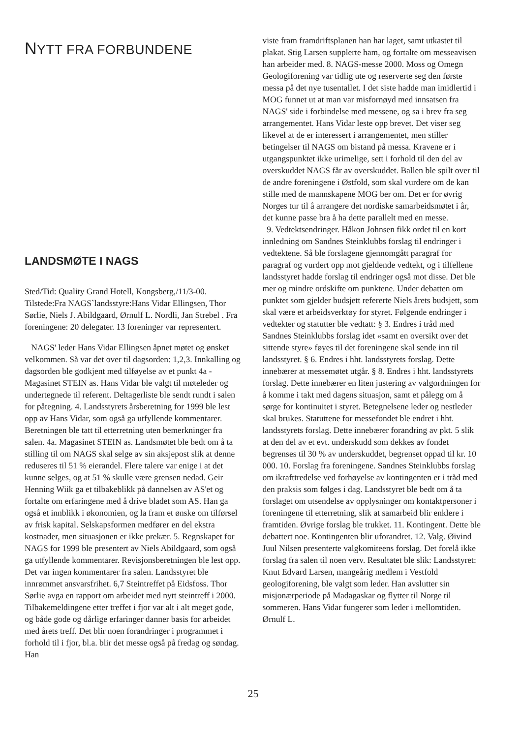NYTT FRA FORBUNDENE
LANDSMØTE I NAGS
Sted/Tid: Quality Grand Hotell, Kongsberg,/11/3-00. Tilstede:Fra NAGS`landsstyre:Hans Vidar Ellingsen, Thor Sørlie, Niels J. Abildgaard, Ørnulf L. Nordli, Jan Strebel . Fra foreningene: 20 delegater. 13 foreninger var representert.
NAGS' leder Hans Vidar Ellingsen åpnet møtet og ønsket velkommen. Så var det over til dagsorden: 1,2,3. Innkalling og dagsorden ble godkjent med tilføyelse av et punkt 4a - Magasinet STEIN as. Hans Vidar ble valgt til møteleder og undertegnede til referent. Deltagerliste ble sendt rundt i salen for påtegning. 4. Landsstyrets årsberetning for 1999 ble lest opp av Hans Vidar, som også ga utfyllende kommentarer. Beretningen ble tatt til etterretning uten bemerkninger fra salen. 4a. Magasinet STEIN as. Landsmøtet ble bedt om å ta stilling til om NAGS skal selge av sin aksjepost slik at denne reduseres til 51 % eierandel. Flere talere var enige i at det kunne selges, og at 51 % skulle være grensen nedad. Geir Henning Wiik ga et tilbakeblikk på dannelsen av AS'et og fortalte om erfaringene med å drive bladet som AS. Han ga også et innblikk i økonomien, og la fram et ønske om tilførsel av frisk kapital. Selskapsformen medfører en del ekstra kostnader, men situasjonen er ikke prekær. 5. Regnskapet for NAGS for 1999 ble presentert av Niels Abildgaard, som også ga utfyllende kommentarer. Revisjonsberetningen ble lest opp. Det var ingen kommentarer fra salen. Landsstyret ble innrømmet ansvarsfrihet. 6,7 Steintreffet på Eidsfoss. Thor Sørlie avga en rapport om arbeidet med nytt steintreff i 2000. Tilbakemeldingene etter treffet i fjor var alt i alt meget gode, og både gode og dårlige erfaringer danner basis for arbeidet med årets treff. Det blir noen forandringer i programmet i forhold til i fjor, bl.a. blir det messe også på fredag og søndag. Han
viste fram framdriftsplanen han har laget, samt utkastet til plakat. Stig Larsen supplerte ham, og fortalte om messeavisen han arbeider med. 8. NAGS-messe 2000. Moss og Omegn Geologiforening var tidlig ute og reserverte seg den første messa på det nye tusentallet. I det siste hadde man imidlertid i MOG funnet ut at man var misfornøyd med innsatsen fra NAGS' side i forbindelse med messene, og sa i brev fra seg arrangementet. Hans Vidar leste opp brevet. Det viser seg likevel at de er interessert i arrangementet, men stiller betingelser til NAGS om bistand på messa. Kravene er i utgangspunktet ikke urimelige, sett i forhold til den del av overskuddet NAGS får av overskuddet. Ballen ble spilt over til de andre foreningene i Østfold, som skal vurdere om de kan stille med de mannskapene MOG ber om. Det er for øvrig Norges tur til å arrangere det nordiske samarbeidsmøtet i år, det kunne passe bra å ha dette parallelt med en messe.
9. Vedtektsendringer. Håkon Johnsen fikk ordet til en kort innledning om Sandnes Steinklubbs forslag til endringer i vedtektene. Så ble forslagene gjennomgått paragraf for paragraf og vurdert opp mot gjeldende vedtekt, og i tilfellene landsstyret hadde forslag til endringer også mot disse. Det ble mer og mindre ordskifte om punktene. Under debatten om punktet som gjelder budsjett refererte Niels årets budsjett, som skal være et arbeidsverktøy for styret. Følgende endringer i vedtekter og statutter ble vedtatt: § 3. Endres i tråd med Sandnes Steinklubbs forslag idet «samt en oversikt over det sittende styre» føyes til det foreningene skal sende inn til landsstyret. § 6. Endres i hht. landsstyrets forslag. Dette innebærer at messemøtet utgår. § 8. Endres i hht. landsstyrets forslag. Dette innebærer en liten justering av valgordningen for å komme i takt med dagens situasjon, samt et pålegg om å sørge for kontinuitet i styret. Betegnelsene leder og nestleder skal brukes. Statuttene for messefondet ble endret i hht. landsstyrets forslag. Dette innebærer forandring av pkt. 5 slik at den del av et evt. underskudd som dekkes av fondet begrenses til 30 % av underskuddet, begrenset oppad til kr. 10 000. 10. Forslag fra foreningene. Sandnes Steinklubbs forslag om ikrafttredelse ved forhøyelse av kontingenten er i tråd med den praksis som følges i dag. Landsstyret ble bedt om å ta forslaget om utsendelse av opplysninger om kontaktpersoner i foreningene til etterretning, slik at samarbeid blir enklere i framtiden. Øvrige forslag ble trukket. 11. Kontingent. Dette ble debattert noe. Kontingenten blir uforandret. 12. Valg. Øivind Juul Nilsen presenterte valgkomiteens forslag. Det forelå ikke forslag fra salen til noen verv. Resultatet ble slik: Landsstyret: Knut Edvard Larsen, mangeårig medlem i Vestfold geologiforening, ble valgt som leder. Han avslutter sin misjonærperiode på Madagaskar og flytter til Norge til sommeren. Hans Vidar fungerer som leder i mellomtiden. Ørnulf L.
25